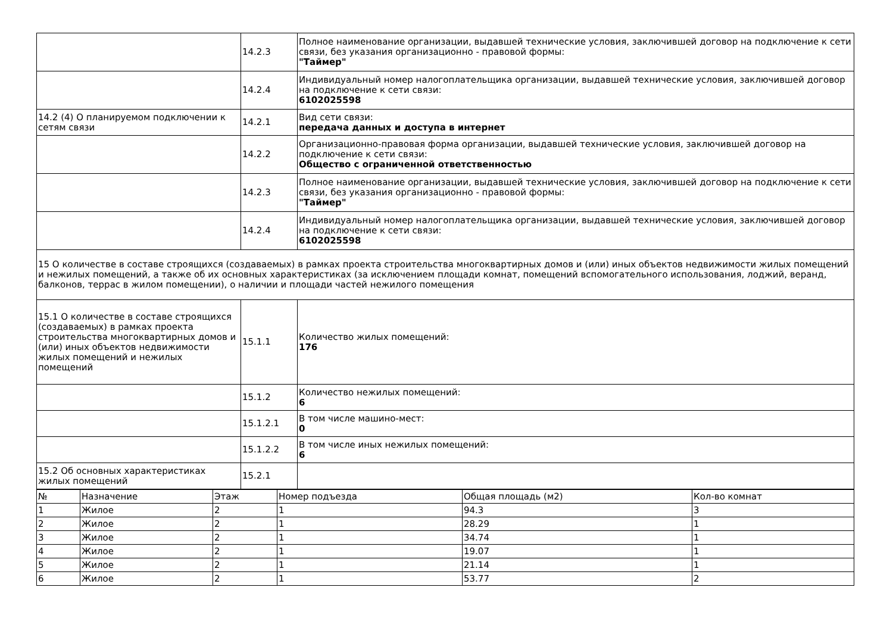| | 14.2.3 | Полное наименование организации, выдавшей технические условия, заключившей договор на подключение к сети связи, без указания организационно - правовой формы: "Таймер" |
| | 14.2.4 | Индивидуальный номер налогоплательщика организации, выдавшей технические условия, заключившей договор на подключение к сети связи: 6102025598 |
| 14.2 (4) О планируемом подключении к сетям связи | 14.2.1 | Вид сети связи: передача данных и доступа в интернет |
| | 14.2.2 | Организационно-правовая форма организации, выдавшей технические условия, заключившей договор на подключение к сети связи: Общество с ограниченной ответственностью |
| | 14.2.3 | Полное наименование организации, выдавшей технические условия, заключившей договор на подключение к сети связи, без указания организационно - правовой формы: "Таймер" |
| | 14.2.4 | Индивидуальный номер налогоплательщика организации, выдавшей технические условия, заключившей договор на подключение к сети связи: 6102025598 |
| 15 О количестве в составе строящихся (создаваемых) в рамках проекта строительства многоквартирных домов и (или) иных объектов недвижимости жилых помещений и нежилых помещений, а также об их основных характеристиках (за исключением площади комнат, помещений вспомогательного использования, лоджий, веранд, балконов, террас в жилом помещении), о наличии и площади частей нежилого помещения | | |
| 15.1 О количестве в составе строящихся (создаваемых) в рамках проекта строительства многоквартирных домов и (или) иных объектов недвижимости жилых помещений и нежилых помещений | 15.1.1 | Количество жилых помещений: 176 |
| | 15.1.2 | Количество нежилых помещений: 6 |
| | 15.1.2.1 | В том числе машино-мест: 0 |
| | 15.1.2.2 | В том числе иных нежилых помещений: 6 |
| 15.2 Об основных характеристиках жилых помещений | 15.2.1 | |
| № | Назначение | Этаж | Номер подъезда | Общая площадь (м2) | Кол-во комнат |
| 1 | Жилое | 2 | 1 | 94.3 | 3 |
| 2 | Жилое | 2 | 1 | 28.29 | 1 |
| 3 | Жилое | 2 | 1 | 34.74 | 1 |
| 4 | Жилое | 2 | 1 | 19.07 | 1 |
| 5 | Жилое | 2 | 1 | 21.14 | 1 |
| 6 | Жилое | 2 | 1 | 53.77 | 2 |